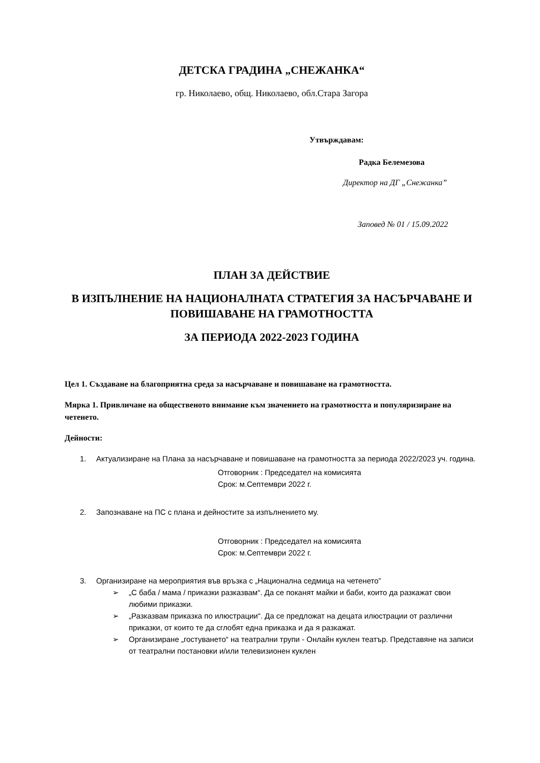ДЕТСКА ГРАДИНА „СНЕЖАНКА“
гр. Николаево, общ. Николаево, обл.Стара Загора
Утвърждавам:
Радка Белемезова
Директор на ДГ „Снежанка”
Заповед № 01 / 15.09.2022
ПЛАН ЗА ДЕЙСТВИЕ
В ИЗПЪЛНЕНИЕ НА НАЦИОНАЛНАТА СТРАТЕГИЯ ЗА НАСЪРЧАВАНЕ И ПОВИШАВАНЕ НА ГРАМОТНОСТТА
ЗА ПЕРИОДА 2022-2023 ГОДИНА
Цел 1. Създаване на благоприятна среда за насърчаване и повишаване на грамотността.
Мярка 1. Привличане на общественото внимание към значението на грамотността и популяризиране на четенето.
Дейности:
1. Актуализиране на Плана за насърчаване и повишаване на грамотността за периода 2022/2023 уч. година.
Отговорник : Председател на комисията
Срок: м.Септември 2022 г.
2. Запознаване на ПС с плана и дейностите за изпълнението му.
Отговорник : Председател на комисията
Срок: м.Септември 2022 г.
3. Организиране на мероприятия във връзка с „Национална седмица на четенето”
➢ „С баба / мама / приказки разказвам“. Да се поканят майки и баби, които да разкажат свои любими приказки.
➢ „Разказвам приказка по илюстрации“. Да се предложат на децата илюстрации от различни приказки, от които те да сглобят една приказка и да я разкажат.
➢ Организиране „гостуването“ на театрални трупи - Онлайн куклен театър. Представяне на записи от театрални постановки и/или телевизионен куклен